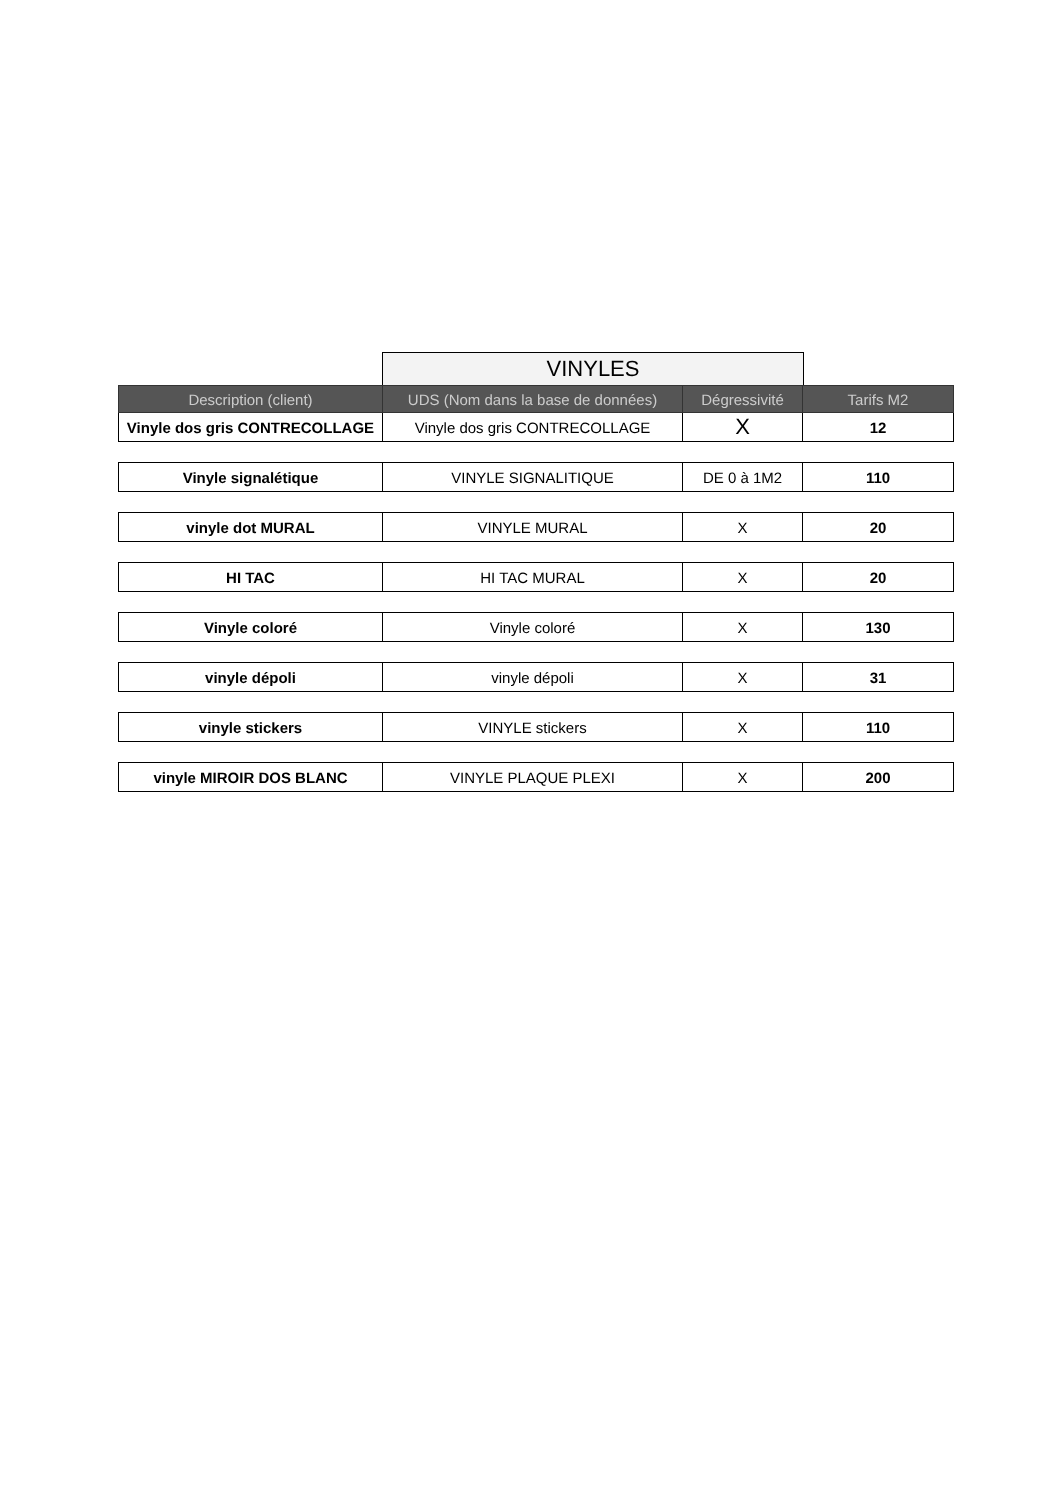VINYLES
| Description (client) | UDS (Nom dans la base de données) | Dégressivité | Tarifs M2 |
| --- | --- | --- | --- |
| Vinyle dos gris CONTRECOLLAGE | Vinyle dos gris CONTRECOLLAGE | X | 12 |
| Vinyle signalétique | VINYLE SIGNALITIQUE | DE 0 à 1M2 | 110 |
| vinyle dot MURAL | VINYLE MURAL | X | 20 |
| HI TAC | HI TAC MURAL | X | 20 |
| Vinyle coloré | Vinyle coloré | X | 130 |
| vinyle dépoli | vinyle dépoli | X | 31 |
| vinyle stickers | VINYLE stickers | X | 110 |
| vinyle MIROIR DOS BLANC | VINYLE PLAQUE PLEXI | X | 200 |